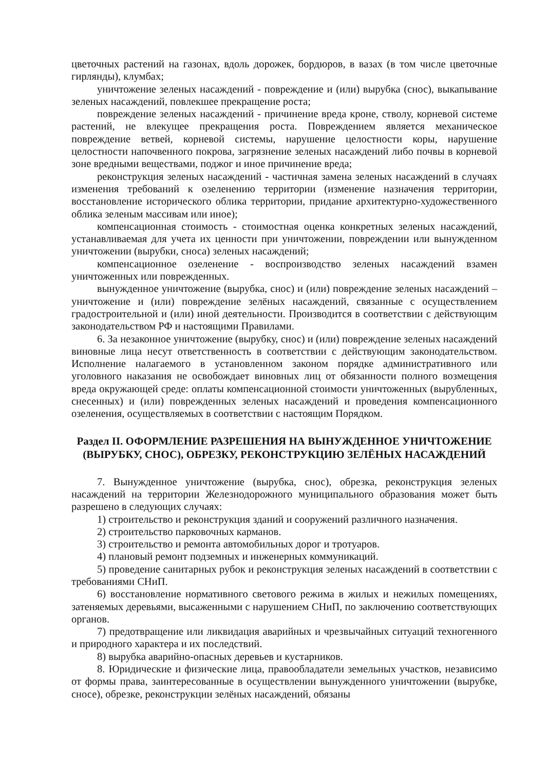цветочных растений на газонах, вдоль дорожек, бордюров, в вазах (в том числе цветочные гирлянды), клумбах;
уничтожение зеленых насаждений - повреждение и (или) вырубка (снос), выкапывание зеленых насаждений, повлекшее прекращение роста;
повреждение зеленых насаждений - причинение вреда кроне, стволу, корневой системе растений, не влекущее прекращения роста. Повреждением является механическое повреждение ветвей, корневой системы, нарушение целостности коры, нарушение целостности напочвенного покрова, загрязнение зеленых насаждений либо почвы в корневой зоне вредными веществами, поджог и иное причинение вреда;
реконструкция зеленых насаждений - частичная замена зеленых насаждений в случаях изменения требований к озеленению территории (изменение назначения территории, восстановление исторического облика территории, придание архитектурно-художественного облика зеленым массивам или иное);
компенсационная стоимость - стоимостная оценка конкретных зеленых насаждений, устанавливаемая для учета их ценности при уничтожении, повреждении или вынужденном уничтожении (вырубки, сноса) зеленых насаждений;
компенсационное озеленение - воспроизводство зеленых насаждений взамен уничтоженных или поврежденных.
вынужденное уничтожение (вырубка, снос) и (или) повреждение зеленых насаждений – уничтожение и (или) повреждение зелёных насаждений, связанные с осуществлением градостроительной и (или) иной деятельности. Производится в соответствии с действующим законодательством РФ и настоящими Правилами.
6. За незаконное уничтожение (вырубку, снос) и (или) повреждение зеленых насаждений виновные лица несут ответственность в соответствии с действующим законодательством. Исполнение налагаемого в установленном законом порядке административного или уголовного наказания не освобождает виновных лиц от обязанности полного возмещения вреда окружающей среде: оплаты компенсационной стоимости уничтоженных (вырубленных, снесенных) и (или) поврежденных зеленых насаждений и проведения компенсационного озеленения, осуществляемых в соответствии с настоящим Порядком.
Раздел II. ОФОРМЛЕНИЕ РАЗРЕШЕНИЯ НА ВЫНУЖДЕННОЕ УНИЧТОЖЕНИЕ (ВЫРУБКУ, СНОС), ОБРЕЗКУ, РЕКОНСТРУКЦИЮ ЗЕЛЁНЫХ НАСАЖДЕНИЙ
7. Вынужденное уничтожение (вырубка, снос), обрезка, реконструкция зеленых насаждений на территории Железнодорожного муниципального образования может быть разрешено в следующих случаях:
1) строительство и реконструкция зданий и сооружений различного назначения.
2) строительство парковочных карманов.
3) строительство и ремонта автомобильных дорог и тротуаров.
4) плановый ремонт подземных и инженерных коммуникаций.
5) проведение санитарных рубок и реконструкция зеленых насаждений в соответствии с требованиями СНиП.
6) восстановление нормативного светового режима в жилых и нежилых помещениях, затеняемых деревьями, высаженными с нарушением СНиП, по заключению соответствующих органов.
7) предотвращение или ликвидация аварийных и чрезвычайных ситуаций техногенного и природного характера и их последствий.
8) вырубка аварийно-опасных деревьев и кустарников.
8. Юридические и физические лица, правообладатели земельных участков, независимо от формы права, заинтересованные в осуществлении вынужденного уничтожении (вырубке, сносе), обрезке, реконструкции зелёных насаждений, обязаны